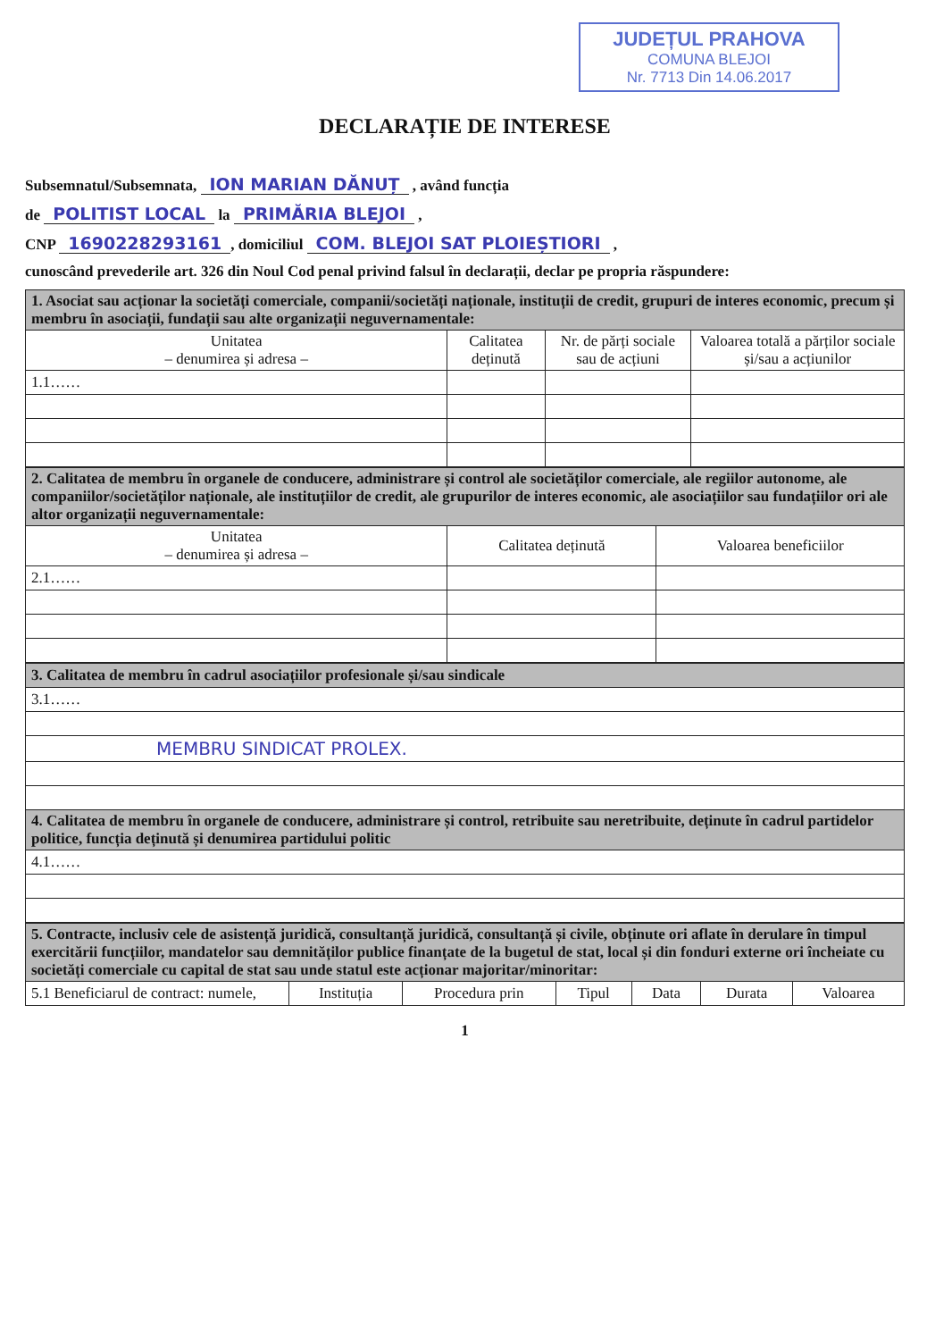JUDEȚUL PRAHOVA
COMUNA BLEJOI
Nr. 7713 Din 14.06.2017
DECLARAȚIE DE INTERESE
Subsemnatul/Subsemnata, ION MARIAN DĂNUȚ , având funcția
de POLITIST LOCAL la PRIMĂRIA BLEJOI ,
CNP 1690228293161, domiciliul COM. BLEJOI SAT PLOIEȘTIORI ,
cunoscând prevederile art. 326 din Noul Cod penal privind falsul în declarații, declar pe propria răspundere:
| 1. Asociat sau acționar la societăți comerciale, companii/societăți naționale, instituții de credit, grupuri de interes economic, precum și membru în asociații, fundații sau alte organizații neguvernamentale: | | | |
| Unitatea – denumirea și adresa – | Calitatea deținută | Nr. de părți sociale sau de acțiuni | Valoarea totală a părților sociale și/sau a acțiunilor |
| 1.1…… | | | |
| 2. Calitatea de membru în organele de conducere, administrare și control ale societăților comerciale, ale regiilor autonome, ale companiilor/societăților naționale, ale instituțiilor de credit, ale grupurilor de interes economic, ale asociațiilor sau fundațiilor ori ale altor organizații neguvernamentale: | | |
| Unitatea – denumirea și adresa – | Calitatea deținută | Valoarea beneficiilor |
| 2.1…… | | |
| 3. Calitatea de membru în cadrul asociațiilor profesionale și/sau sindicale |
| 3.1…… |
| MEMBRU SINDICAT PROLEX. |
| 4. Calitatea de membru în organele de conducere, administrare și control, retribuite sau neretribuite, deținute în cadrul partidelor politice, funcția deținută și denumirea partidului politic |
| 4.1…… |
| 5. Contracte, inclusiv cele de asistență juridică, consultanță juridică, consultanță și civile, obținute ori aflate în derulare în timpul exercitării funcțiilor, mandatelor sau demnităților publice finanțate de la bugetul de stat, local și din fonduri externe ori încheiate cu societăți comerciale cu capital de stat sau unde statul este acționar majoritar/minoritar: | | | | | | |
| 5.1 Beneficiarul de contract: numele, | Instituția | Procedura prin | Tipul | Data | Durata | Valoarea |
1